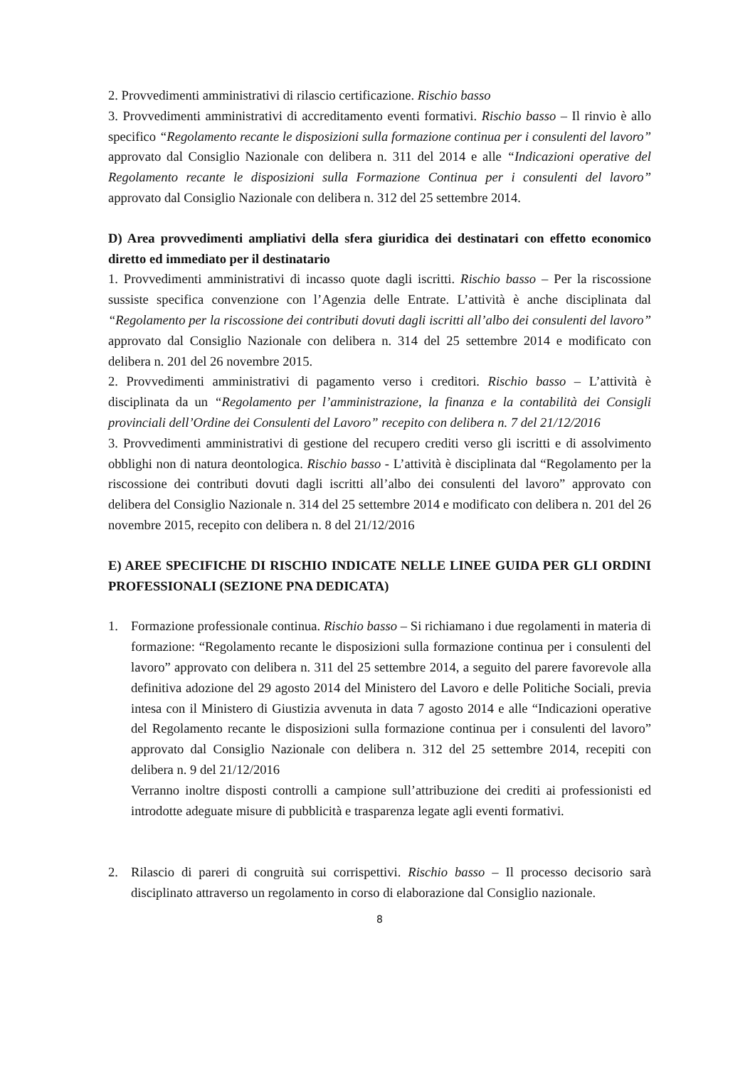2. Provvedimenti amministrativi di rilascio certificazione. Rischio basso
3. Provvedimenti amministrativi di accreditamento eventi formativi. Rischio basso – Il rinvio è allo specifico “Regolamento recante le disposizioni sulla formazione continua per i consulenti del lavoro” approvato dal Consiglio Nazionale con delibera n. 311 del 2014 e alle “Indicazioni operative del Regolamento recante le disposizioni sulla Formazione Continua per i consulenti del lavoro” approvato dal Consiglio Nazionale con delibera n. 312 del 25 settembre 2014.
D) Area provvedimenti ampliativi della sfera giuridica dei destinatari con effetto economico diretto ed immediato per il destinatario
1. Provvedimenti amministrativi di incasso quote dagli iscritti. Rischio basso – Per la riscossione sussiste specifica convenzione con l’Agenzia delle Entrate. L’attività è anche disciplinata dal “Regolamento per la riscossione dei contributi dovuti dagli iscritti all’albo dei consulenti del lavoro” approvato dal Consiglio Nazionale con delibera n. 314 del 25 settembre 2014 e modificato con delibera n. 201 del 26 novembre 2015.
2. Provvedimenti amministrativi di pagamento verso i creditori. Rischio basso – L’attività è disciplinata da un “Regolamento per l’amministrazione, la finanza e la contabilità dei Consigli provinciali dell’Ordine dei Consulenti del Lavoro” recepito con delibera n. 7 del 21/12/2016
3. Provvedimenti amministrativi di gestione del recupero crediti verso gli iscritti e di assolvimento obblighi non di natura deontologica. Rischio basso - L’attività è disciplinata dal “Regolamento per la riscossione dei contributi dovuti dagli iscritti all’albo dei consulenti del lavoro” approvato con delibera del Consiglio Nazionale n. 314 del 25 settembre 2014 e modificato con delibera n. 201 del 26 novembre 2015, recepito con delibera n. 8 del 21/12/2016
E) AREE SPECIFICHE DI RISCHIO INDICATE NELLE LINEE GUIDA PER GLI ORDINI PROFESSIONALI (SEZIONE PNA DEDICATA)
1. Formazione professionale continua. Rischio basso – Si richiamano i due regolamenti in materia di formazione: “Regolamento recante le disposizioni sulla formazione continua per i consulenti del lavoro” approvato con delibera n. 311 del 25 settembre 2014, a seguito del parere favorevole alla definitiva adozione del 29 agosto 2014 del Ministero del Lavoro e delle Politiche Sociali, previa intesa con il Ministero di Giustizia avvenuta in data 7 agosto 2014 e alle “Indicazioni operative del Regolamento recante le disposizioni sulla formazione continua per i consulenti del lavoro” approvato dal Consiglio Nazionale con delibera n. 312 del 25 settembre 2014, recepiti con delibera n. 9 del 21/12/2016
Verranno inoltre disposti controlli a campione sull’attribuzione dei crediti ai professionisti ed introdotte adeguate misure di pubblicità e trasparenza legate agli eventi formativi.
2. Rilascio di pareri di congruità sui corrispettivi. Rischio basso – Il processo decisorio sarà disciplinato attraverso un regolamento in corso di elaborazione dal Consiglio nazionale.
8